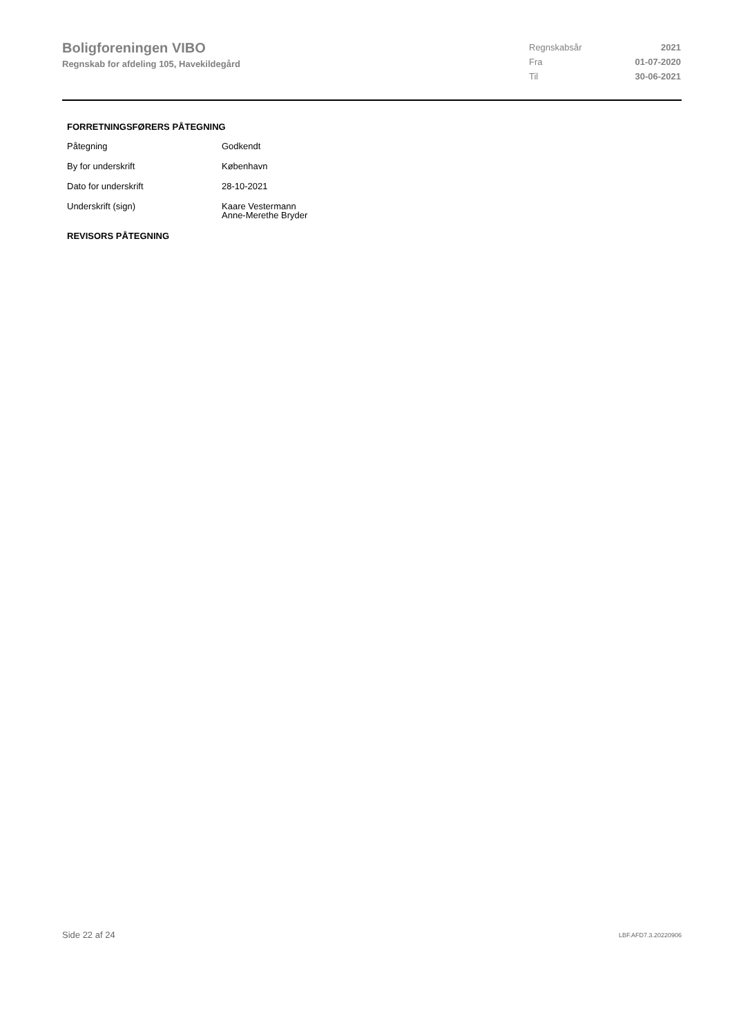Boligforeningen VIBO
Regnskab for afdeling 105, Havekildegård
| Regnskabsår | 2021 |
| Fra | 01-07-2020 |
| Til | 30-06-2021 |
FORRETNINGSFØRERS PÅTEGNING
| Påtegning | Godkendt |
| By for underskrift | København |
| Dato for underskrift | 28-10-2021 |
| Underskrift (sign) | Kaare Vestermann Anne-Merethe Bryder |
REVISORS PÅTEGNING
Side 22 af 24 LBF.AFD7.3.20220906